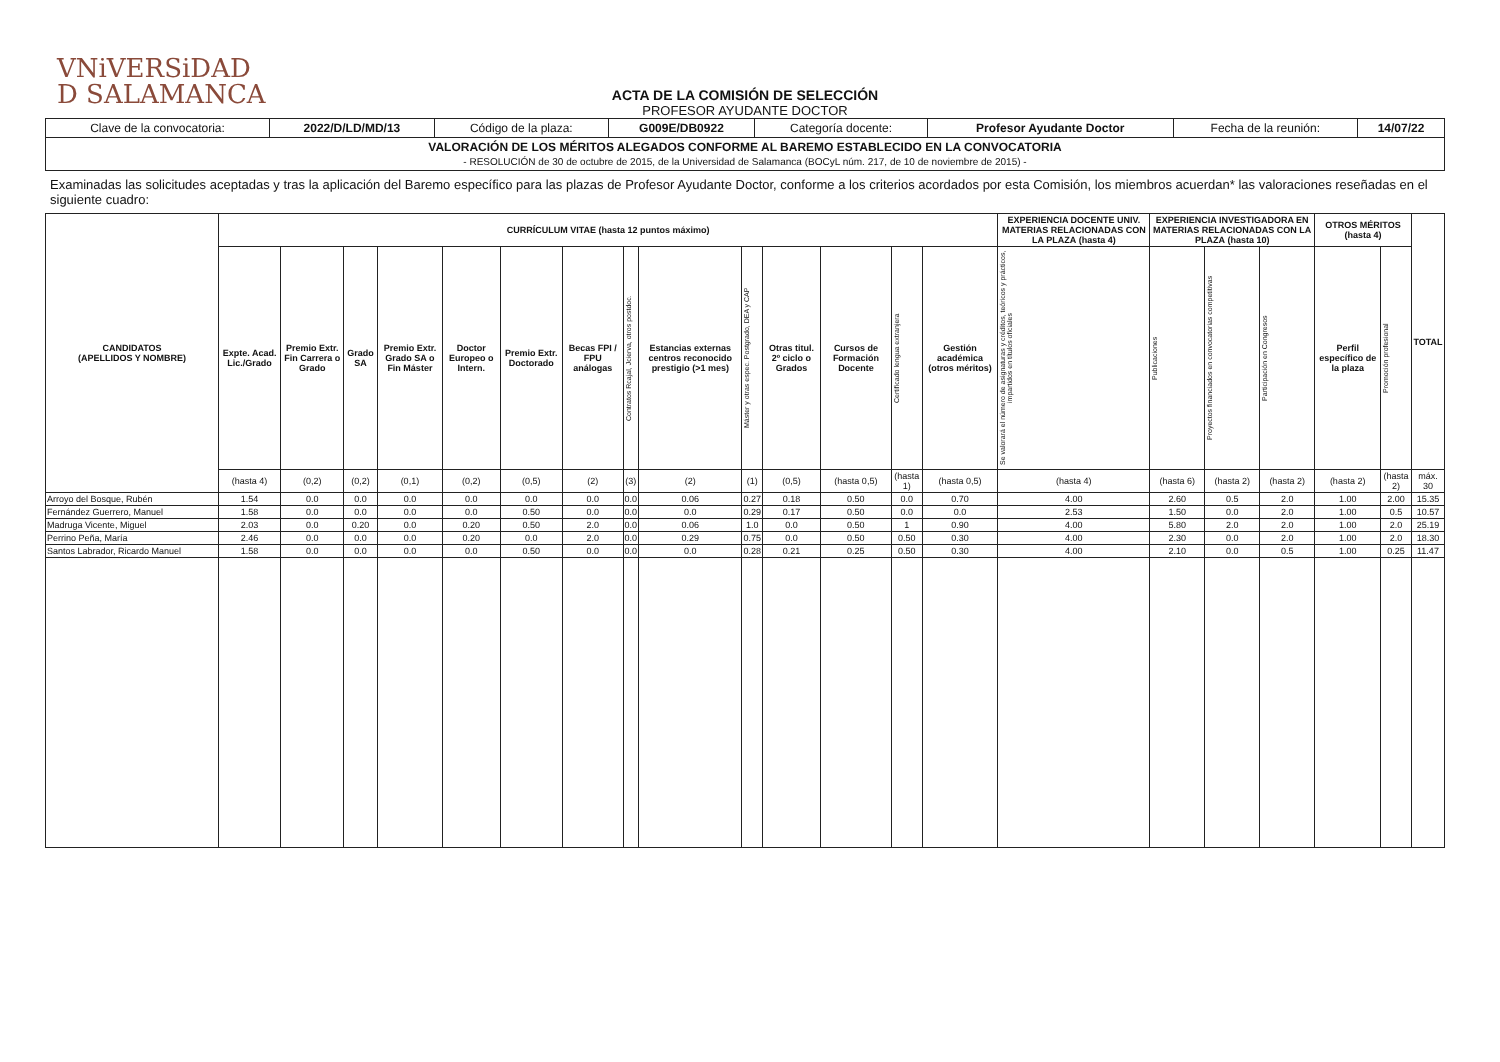VNiVERSiDAD
D SALAMANCA
ACTA DE LA COMISIÓN DE SELECCIÓN
PROFESOR AYUDANTE DOCTOR
| Clave de la convocatoria: | 2022/D/LD/MD/13 | Código de la plaza: | G009E/DB0922 | Categoría docente: | Profesor Ayudante Doctor | Fecha de la reunión: | 14/07/22 |
| VALORACIÓN DE LOS MÉRITOS ALEGADOS CONFORME AL BAREMO ESTABLECIDO EN LA CONVOCATORIA - RESOLUCIÓN de 30 de octubre de 2015, de la Universidad de Salamanca (BOCyL núm. 217, de 10 de noviembre de 2015) - | | | | | | | |
Examinadas las solicitudes aceptadas y tras la aplicación del Baremo específico para las plazas de Profesor Ayudante Doctor, conforme a los criterios acordados por esta Comisión, los miembros acuerdan* las valoraciones reseñadas en el siguiente cuadro:
| CANDIDATOS (APELLIDOS Y NOMBRE) | CURRÍCULUM VITAE (hasta 12 puntos máximo) | | | | | | | | | | | | | | EXPERIENCIA DOCENTE UNIV. MATERIAS RELACIONADAS CON LA PLAZA (hasta 4) | EXPERIENCIA INVESTIGADORA EN MATERIAS RELACIONADAS CON LA PLAZA (hasta 10) | | | OTROS MÉRITOS (hasta 4) | | TOTAL |
| --- | --- | --- | --- | --- | --- | --- | --- | --- | --- | --- | --- | --- | --- | --- | --- | --- | --- | --- | --- | --- | --- |
| | Expte. Acad. Lic./Grado | Premio Extr. Fin Carrera o Grado | Grado SA | Premio Extr. Grado SA o Fin Máster | Doctor Europeo o Intern. | Premio Extr. Doctorado | Becas FPI / FPU análogas | Contratos Rcajal, Jcierva, otros postdoc. | Estancias externas centros reconocido prestigio (>1 mes) | Máster y otras espec. Postgrado, DEA y CAP | Otras titul. 2º ciclo o Grados | Cursos de Formación Docente | Certificado lengua extranjera | Gestión académica (otros méritos) | Se valorará el número de asignaturas y créditos, teóricos y prácticos, impartidos en títulos oficiales | Publicaciones | Proyectos financiados en convocatorias competitivas | Participación en Congresos | Perfil específico de la plaza | Promoción profesional | |
| | (hasta 4) | (0,2) | (0,2) | (0,1) | (0,2) | (0,5) | (2) | (3) | (2) | (1) | (0,5) | (hasta 0,5) | (hasta 1) | (hasta 0,5) | (hasta 4) | (hasta 6) | (hasta 2) | (hasta 2) | (hasta 2) | (hasta 2) | máx. 30 |
| Arroyo del Bosque, Rubén | 1.54 | 0.0 | 0.0 | 0.0 | 0.0 | 0.0 | 0.0 | 0.0 | 0.06 | 0.27 | 0.18 | 0.50 | 0.0 | 0.70 | 4.00 | 2.60 | 0.5 | 2.0 | 1.00 | 2.00 | 15.35 |
| Fernández Guerrero, Manuel | 1.58 | 0.0 | 0.0 | 0.0 | 0.0 | 0.50 | 0.0 | 0.0 | 0.0 | 0.29 | 0.17 | 0.50 | 0.0 | 0.0 | 2.53 | 1.50 | 0.0 | 2.0 | 1.00 | 0.5 | 10.57 |
| Madruga Vicente, Miguel | 2.03 | 0.0 | 0.20 | 0.0 | 0.20 | 0.50 | 2.0 | 0.0 | 0.06 | 1.0 | 0.0 | 0.50 | 1 | 0.90 | 4.00 | 5.80 | 2.0 | 2.0 | 1.00 | 2.0 | 25.19 |
| Perrino Peña, María | 2.46 | 0.0 | 0.0 | 0.0 | 0.20 | 0.0 | 2.0 | 0.0 | 0.29 | 0.75 | 0.0 | 0.50 | 0.50 | 0.30 | 4.00 | 2.30 | 0.0 | 2.0 | 1.00 | 2.0 | 18.30 |
| Santos Labrador, Ricardo Manuel | 1.58 | 0.0 | 0.0 | 0.0 | 0.0 | 0.50 | 0.0 | 0.0 | 0.0 | 0.28 | 0.21 | 0.25 | 0.50 | 0.30 | 4.00 | 2.10 | 0.0 | 0.5 | 1.00 | 0.25 | 11.47 |